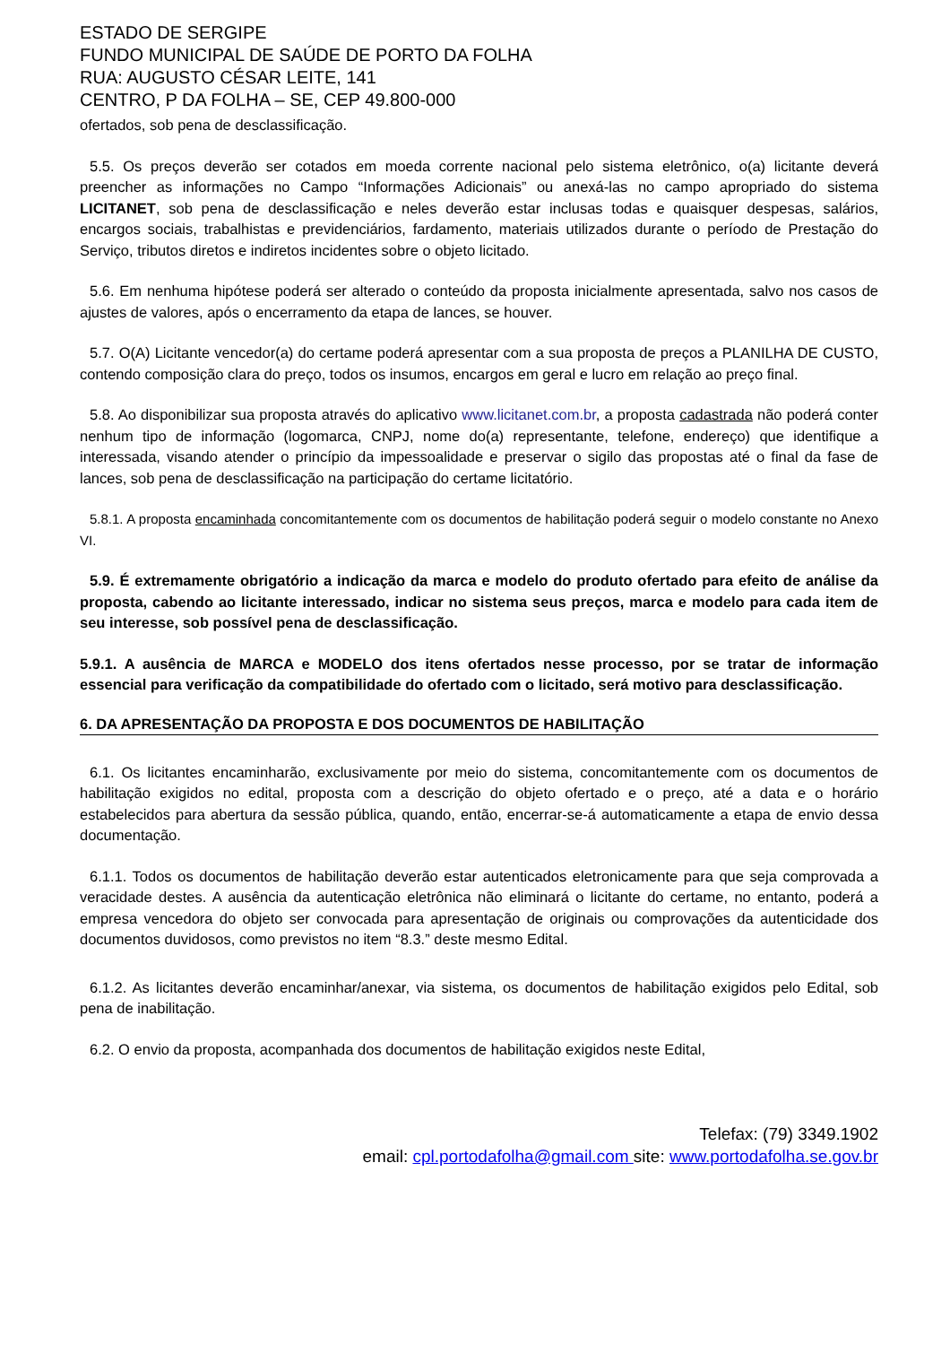ESTADO DE SERGIPE
FUNDO MUNICIPAL DE SAÚDE DE PORTO DA FOLHA
RUA: AUGUSTO CÉSAR LEITE, 141
CENTRO, P DA FOLHA – SE, CEP 49.800-000
ofertados, sob pena de desclassificação.
5.5. Os preços deverão ser cotados em moeda corrente nacional pelo sistema eletrônico, o(a) licitante deverá preencher as informações no Campo “Informações Adicionais” ou anexá-las no campo apropriado do sistema LICITANET, sob pena de desclassificação e neles deverão estar inclusas todas e quaisquer despesas, salários, encargos sociais, trabalhistas e previdenciários, fardamento, materiais utilizados durante o período de Prestação do Serviço, tributos diretos e indiretos incidentes sobre o objeto licitado.
5.6. Em nenhuma hipótese poderá ser alterado o conteúdo da proposta inicialmente apresentada, salvo nos casos de ajustes de valores, após o encerramento da etapa de lances, se houver.
5.7. O(A) Licitante vencedor(a) do certame poderá apresentar com a sua proposta de preços a PLANILHA DE CUSTO, contendo composição clara do preço, todos os insumos, encargos em geral e lucro em relação ao preço final.
5.8. Ao disponibilizar sua proposta através do aplicativo www.licitanet.com.br, a proposta cadastrada não poderá conter nenhum tipo de informação (logomarca, CNPJ, nome do(a) representante, telefone, endereço) que identifique a interessada, visando atender o princípio da impessoalidade e preservar o sigilo das propostas até o final da fase de lances, sob pena de desclassificação na participação do certame licitatório.
5.8.1. A proposta encaminhada concomitantemente com os documentos de habilitação poderá seguir o modelo constante no Anexo VI.
5.9. É extremamente obrigatório a indicação da marca e modelo do produto ofertado para efeito de análise da proposta, cabendo ao licitante interessado, indicar no sistema seus preços, marca e modelo para cada item de seu interesse, sob possível pena de desclassificação.
5.9.1. A ausência de MARCA e MODELO dos itens ofertados nesse processo, por se tratar de informação essencial para verificação da compatibilidade do ofertado com o licitado, será motivo para desclassificação.
6. DA APRESENTAÇÃO DA PROPOSTA E DOS DOCUMENTOS DE HABILITAÇÃO
6.1. Os licitantes encaminharão, exclusivamente por meio do sistema, concomitantemente com os documentos de habilitação exigidos no edital, proposta com a descrição do objeto ofertado e o preço, até a data e o horário estabelecidos para abertura da sessão pública, quando, então, encerrar-se-á automaticamente a etapa de envio dessa documentação.
6.1.1. Todos os documentos de habilitação deverão estar autenticados eletronicamente para que seja comprovada a veracidade destes. A ausência da autenticação eletrônica não eliminará o licitante do certame, no entanto, poderá a empresa vencedora do objeto ser convocada para apresentação de originais ou comprovações da autenticidade dos documentos duvidosos, como previstos no item “8.3.” deste mesmo Edital.
6.1.2. As licitantes deverão encaminhar/anexar, via sistema, os documentos de habilitação exigidos pelo Edital, sob pena de inabilitação.
6.2. O envio da proposta, acompanhada dos documentos de habilitação exigidos neste Edital,
Telefax: (79) 3349.1902
email: cpl.portodafolha@gmail.com site: www.portodafolha.se.gov.br